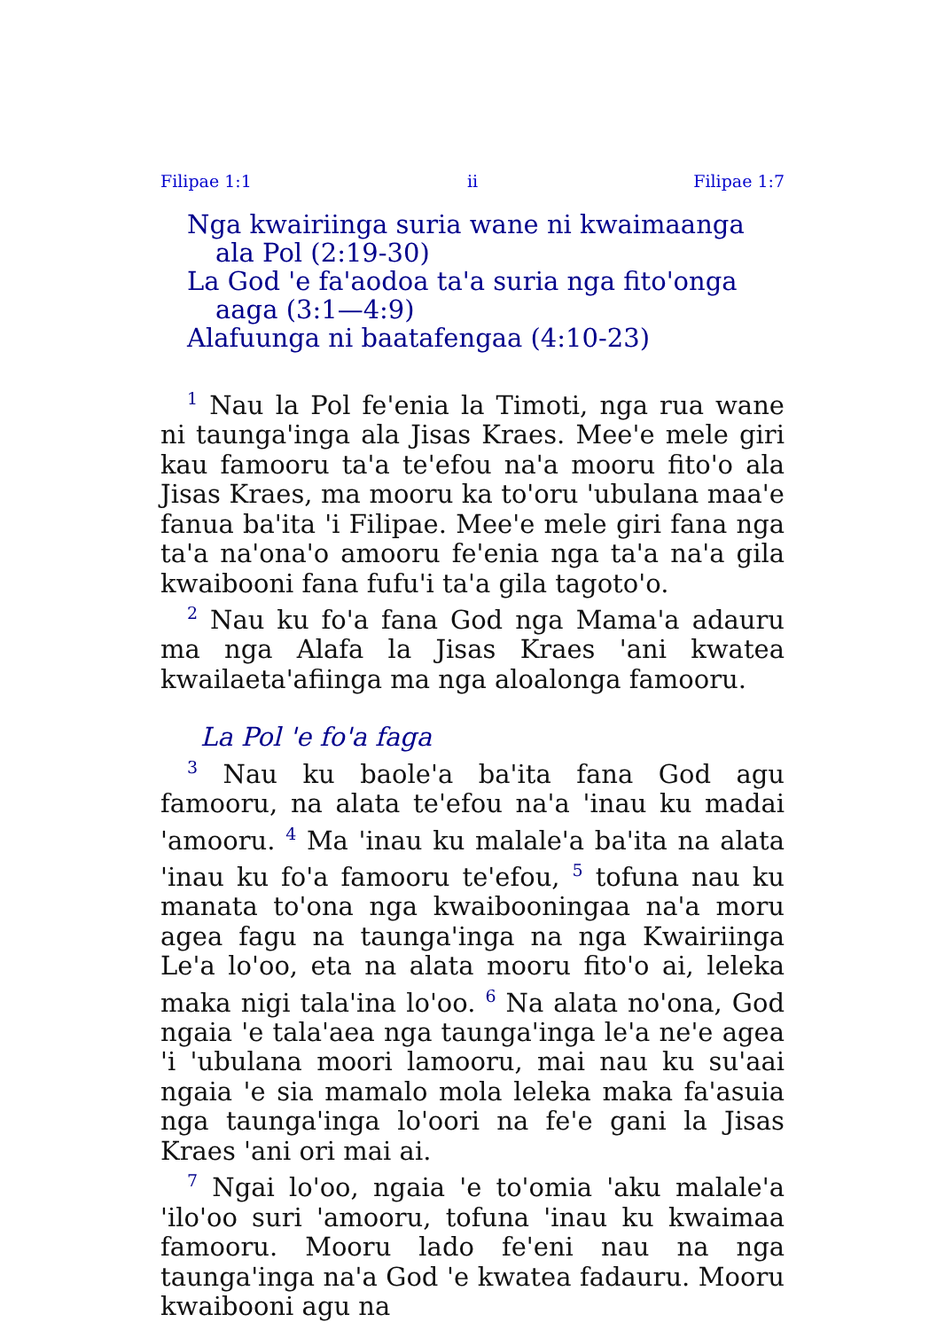Filipae 1:1 ii Filipae 1:7
Nga kwairiinga suria wane ni kwaimaanga ala Pol (2:19-30)
La God 'e fa'aodoa ta'a suria nga fito'onga aaga (3:1—4:9)
Alafuunga ni baatafengaa (4:10-23)
<sup>1</sup> Nau la Pol fe'enia la Timoti, nga rua wane ni taunga'inga ala Jisas Kraes. Mee'e mele giri kau famooru ta'a te'efou na'a mooru fito'o ala Jisas Kraes, ma mooru ka to'oru 'ubulana maa'e fanua ba'ita 'i Filipae. Mee'e mele giri fana nga ta'a na'ona'o amooru fe'enia nga ta'a na'a gila kwaibooni fana fufu'i ta'a gila tagoto'o.
<sup>2</sup> Nau ku fo'a fana God nga Mama'a adauru ma nga Alafa la Jisas Kraes 'ani kwatea kwailaeta'afiinga ma nga aloalonga famooru.
La Pol 'e fo'a faga
<sup>3</sup> Nau ku baole'a ba'ita fana God agu famooru, na alata te'efou na'a 'inau ku madai 'amooru. <sup>4</sup> Ma 'inau ku malale'a ba'ita na alata 'inau ku fo'a famooru te'efou, <sup>5</sup> tofuna nau ku manata to'ona nga kwaibooningaa na'a moru agea fagu na taunga'inga na nga Kwairiinga Le'a lo'oo, eta na alata mooru fito'o ai, leleka maka nigi tala'ina lo'oo. <sup>6</sup> Na alata no'ona, God ngaia 'e tala'aea nga taunga'inga le'a ne'e agea 'i 'ubulana moori lamooru, mai nau ku su'aai ngaia 'e sia mamalo mola leleka maka fa'asuia nga taunga'inga lo'oori na fe'e gani la Jisas Kraes 'ani ori mai ai.
<sup>7</sup> Ngai lo'oo, ngaia 'e to'omia 'aku malale'a 'ilo'oo suri 'amooru, tofuna 'inau ku kwaimaa famooru. Mooru lado fe'eni nau na nga taunga'inga na'a God 'e kwatea fadauru. Mooru kwaibooni agu na